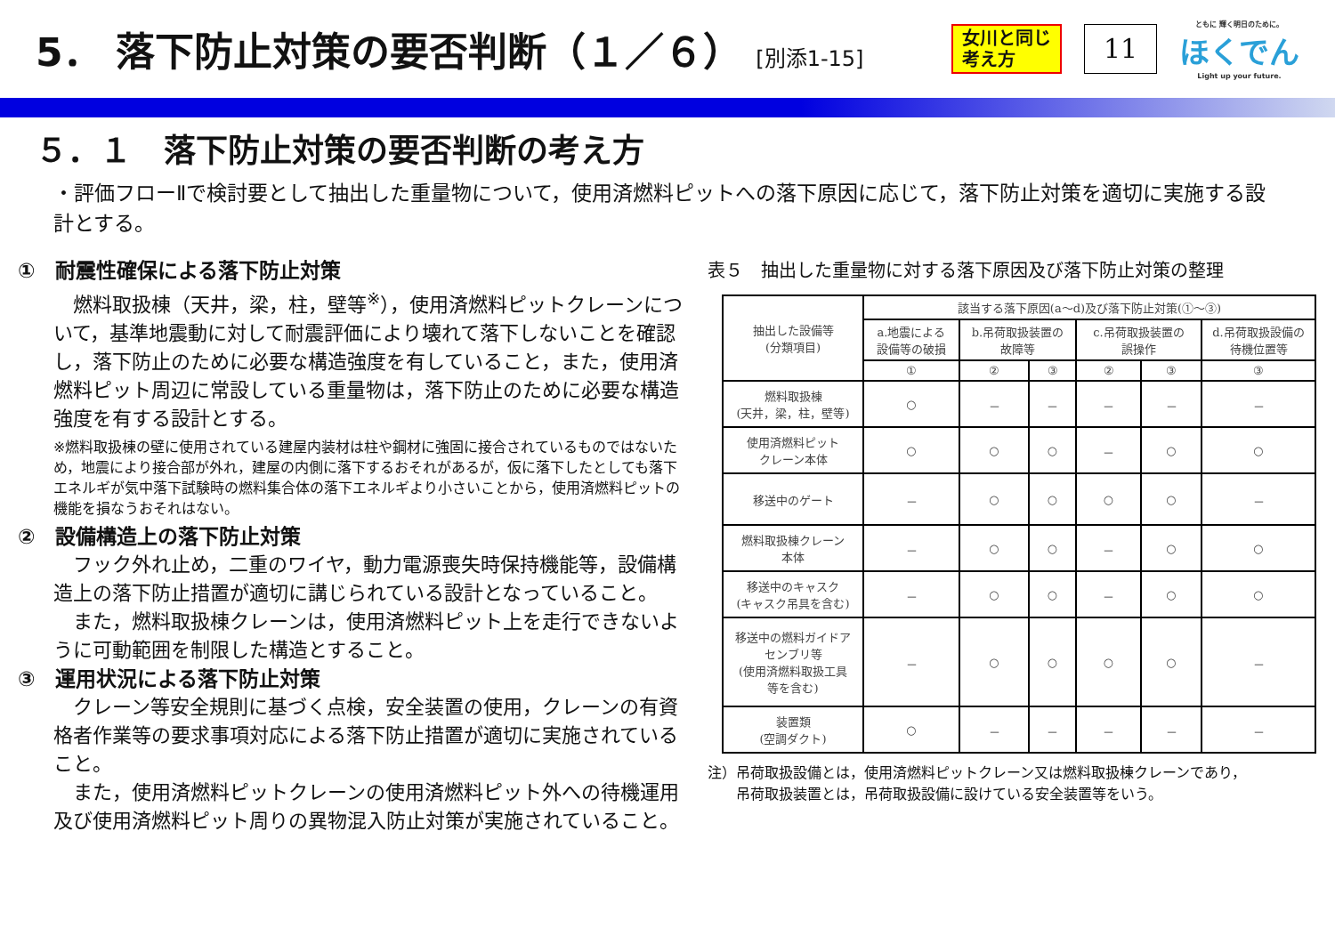5． 落下防止対策の要否判断（１／６） [別添1-15]
女川と同じ考え方
11
ともに 輝く明日のために。
ほくでん
Light up your future.
５．１　落下防止対策の要否判断の考え方
・評価フローⅡで検討要として抽出した重量物について，使用済燃料ピットへの落下原因に応じて，落下防止対策を適切に実施する設計とする。
①　耐震性確保による落下防止対策
　燃料取扱棟（天井，梁，柱，壁等<sup>※</sup>），使用済燃料ピットクレーンについて，基準地震動に対して耐震評価により壊れて落下しないことを確認し，落下防止のために必要な構造強度を有していること，また，使用済燃料ピット周辺に常設している重量物は，落下防止のために必要な構造強度を有する設計とする。
※燃料取扱棟の壁に使用されている建屋内装材は柱や鋼材に強固に接合されているものではないため，地震により接合部が外れ，建屋の内側に落下するおそれがあるが，仮に落下したとしても落下エネルギが気中落下試験時の燃料集合体の落下エネルギより小さいことから，使用済燃料ピットの機能を損なうおそれはない。
②　設備構造上の落下防止対策
　フック外れ止め，二重のワイヤ，動力電源喪失時保持機能等，設備構造上の落下防止措置が適切に講じられている設計となっていること。
　また，燃料取扱棟クレーンは，使用済燃料ピット上を走行できないように可動範囲を制限した構造とすること。
③　運用状況による落下防止対策
　クレーン等安全規則に基づく点検，安全装置の使用，クレーンの有資格者作業等の要求事項対応による落下防止措置が適切に実施されていること。
　また，使用済燃料ピットクレーンの使用済燃料ピット外への待機運用及び使用済燃料ピット周りの異物混入防止対策が実施されていること。
表５　抽出した重量物に対する落下原因及び落下防止対策の整理
| 抽出した設備等 (分類項目) | 該当する落下原因(a～d)及び落下防止対策(①～③) | | | | | |
| --- | --- | --- | --- | --- | --- | --- |
| | a.地震による 設備等の破損 | b.吊荷取扱装置の 故障等 | | c.吊荷取扱装置の 誤操作 | | d.吊荷取扱設備の 待機位置等 |
| | ① | ② | ③ | ② | ③ | ③ |
| 燃料取扱棟 (天井，梁，柱，壁等) | ○ | － | － | － | － | － |
| 使用済燃料ピット クレーン本体 | ○ | ○ | ○ | － | ○ | ○ |
| 移送中のゲート | － | ○ | ○ | ○ | ○ | － |
| 燃料取扱棟クレーン 本体 | － | ○ | ○ | － | ○ | ○ |
| 移送中のキャスク (キャスク吊具を含む) | － | ○ | ○ | － | ○ | ○ |
| 移送中の燃料ガイドア センブリ等 (使用済燃料取扱工具 等を含む) | － | ○ | ○ | ○ | ○ | － |
| 装置類 (空調ダクト) | ○ | － | － | － | － | － |
注）吊荷取扱設備とは，使用済燃料ピットクレーン又は燃料取扱棟クレーンであり，
　　吊荷取扱装置とは，吊荷取扱設備に設けている安全装置等をいう。